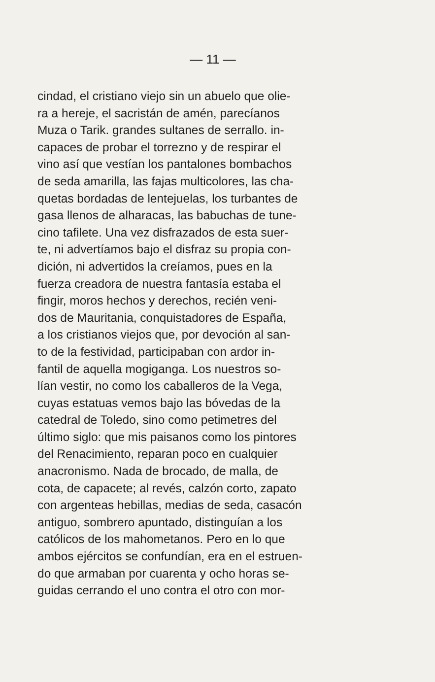— 11 —
cindad, el cristiano viejo sin un abuelo que olie-
ra a hereje, el sacristán de amén, parecíanos
Muza o Tarik. grandes sultanes de serrallo. in-
capaces de probar el torrezno y de respirar el
vino así que vestían los pantalones bombachos
de seda amarilla, las fajas multicolores, las cha-
quetas bordadas de lentejuelas, los turbantes de
gasa llenos de alharacas, las babuchas de tune-
cino tafilete. Una vez disfrazados de esta suer-
te, ni advertíamos bajo el disfraz su propia con-
dición, ni advertidos la creíamos, pues en la
fuerza creadora de nuestra fantasía estaba el
fingir, moros hechos y derechos, recién veni-
dos de Mauritania, conquistadores de España,
a los cristianos viejos que, por devoción al san-
to de la festividad, participaban con ardor in-
fantil de aquella mogiganga. Los nuestros so-
lían vestir, no como los caballeros de la Vega,
cuyas estatuas vemos bajo las bóvedas de la
catedral de Toledo, sino como petimetres del
último siglo: que mis paisanos como los pintores
del Renacimiento, reparan poco en cualquier
anacronismo. Nada de brocado, de malla, de
cota, de capacete; al revés, calzón corto, zapato
con argenteas hebillas, medias de seda, casacón
antiguo, sombrero apuntado, distinguían a los
católicos de los mahometanos. Pero en lo que
ambos ejércitos se confundían, era en el estruen-
do que armaban por cuarenta y ocho horas se-
guidas cerrando el uno contra el otro con mor-